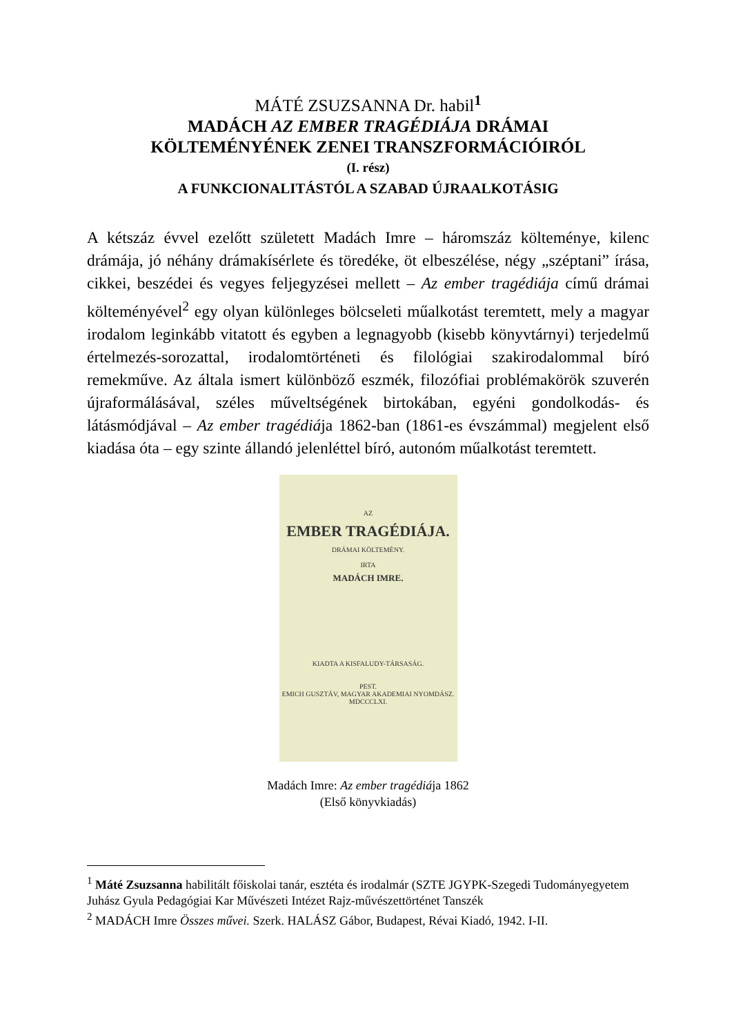MÁTÉ ZSUZSANNA Dr. habil<sup>1</sup>
MADÁCH AZ EMBER TRAGÉDIÁJA DRÁMAI
KÖLTEMÉNYÉNEK ZENEI TRANSZFORMÁCIÓIRÓL
(I. rész)
A FUNKCIONALITÁSTÓL A SZABAD ÚJRAALKOTÁSIG
A kétszáz évvel ezelőtt született Madách Imre – háromszáz költeménye, kilenc drámája, jó néhány drámakísérlete és töredéke, öt elbeszélése, négy „széptani” írása, cikkei, beszédei és vegyes feljegyzései mellett – Az ember tragédiája című drámai költeményével<sup>2</sup> egy olyan különleges bölcseleti műalkotást teremtett, mely a magyar irodalom leginkább vitatott és egyben a legnagyobb (kisebb könyvtárnyi) terjedelmű értelmezés-sorozattal, irodalomtörténeti és filológiai szakirodalommal bíró remekműve. Az általa ismert különböző eszmék, filozófiai problémakörök szuverén újraformálásával, széles műveltségének birtokában, egyéni gondolkodás- és látásmódjával – Az ember tragédiája 1862-ban (1861-es évszámmal) megjelent első kiadása óta – egy szinte állandó jelenléttel bíró, autonóm műalkotást teremtett.
AZ
EMBER TRAGÉDIÁJA.
DRÁMAI KÖLTEMÉNY.
IRTA
MADÁCH IMRE.
KIADTA A KISFALUDY-TÁRSASÁG.
PEST.
EMICH GUSZTÁV, MAGYAR AKADEMIAI NYOMDÁSZ.
MDCCCLXI.
Madách Imre: Az ember tragédiája 1862
(Első könyvkiadás)
<sup>1</sup> Máté Zsuzsanna habilitált főiskolai tanár, esztéta és irodalmár (SZTE JGYPK-Szegedi Tudományegyetem Juhász Gyula Pedagógiai Kar Művészeti Intézet Rajz-művészettörténet Tanszék
<sup>2</sup> MADÁCH Imre Összes művei. Szerk. HALÁSZ Gábor, Budapest, Révai Kiadó, 1942. I-II.